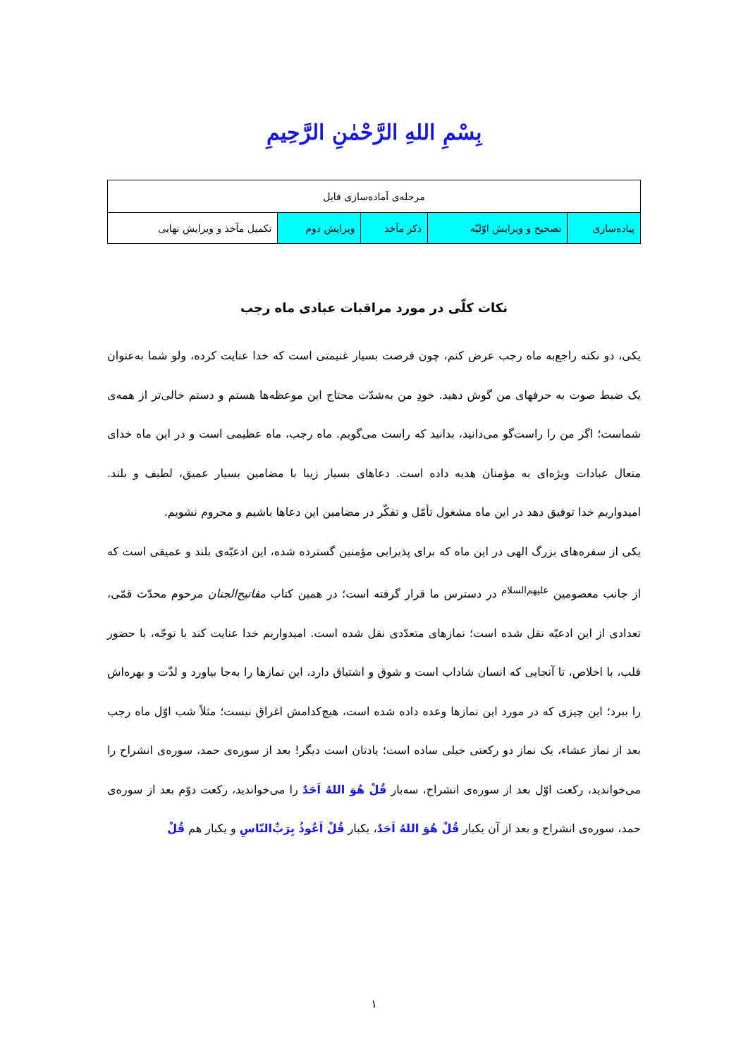بِسْمِ اللهِ الرَّحْمٰنِ الرَّحِيمِ
| مرحله‌ی آماده‌سازی فایل | | | | |
| --- | --- | --- | --- | --- |
| پیاده‌سازی | تصحیح و ویرایش اوّلیّه | ذکر مآخذ | ویرایش دوم | تکمیل مآخذ و ویرایش نهایی |
نکات کلّی در مورد مراقبات عبادی ماه رجب
یکی، دو نکته راجع‌به ماه رجب عرض کنم، چون فرصت بسیار غنیمتی است که خدا عنایت کرده، ولو شما به‌عنوان یک ضبط صوت به حرفهای من گوش دهید. خودِ من به‌شدّت محتاج این موعظه‌ها هستم و دستم خالی‌تر از همه‌ی شماست؛ اگر من را راست‌گو می‌دانید، بدانید که راست می‌گویم. ماه رجب، ماه عظیمی است و در این ماه خدای متعال عبادات ویژه‌ای به مؤمنان هدیه داده است. دعاهای بسیار زیبا با مضامین بسیار عمیق، لطیف و بلند. امیدواریم خدا توفیق دهد در این ماه مشغول تأمّل و تفکّر در مضامین این دعاها باشیم و محروم نشویم.
یکی از سفره‌های بزرگ الهی در این ماه که برای پذیرایی مؤمنین گسترده شده، این ادعیّه‌ی بلند و عمیقی است که از جانب معصومین <sup>علیهم‌السلام</sup> در دسترس ما قرار گرفته است؛ در همین کتاب مفاتیح‌الجنان مرحوم محدّث قمّی، تعدادی از این ادعیّه نقل شده است؛ نمازهای متعدّدی نقل شده است. امیدواریم خدا عنایت کند با توجّه، با حضور قلب، با اخلاص، تا آنجایی که انسان شاداب است و شوق و اشتیاق دارد، این نمازها را به‌جا بیاورد و لذّت و بهره‌اش را ببرد؛ این چیزی که در مورد این نمازها وعده داده شده است، هیچ‌کدامش اغراق نیست؛ مثلاً شب اوّل ماه رجب بعد از نماز عشاء، یک نماز دو رکعتی خیلی ساده است؛ یادتان است دیگر! بعد از سوره‌ی حمد، سوره‌ی انشراح را می‌خواندید، رکعت اوّل بعد از سوره‌ی انشراح، سه‌بار قُلْ هُوَ اللهُ اَحَدٌ را می‌خواندید، رکعت دوّم بعد از سوره‌ی حمد، سوره‌ی انشراح و بعد از آن یکبار قُلْ هُوَ اللهُ اَحَدٌ، یکبار قُلْ اَعُوذُ بِرَبِّ‌النّاسِ و یکبار هم قُلْ
۱